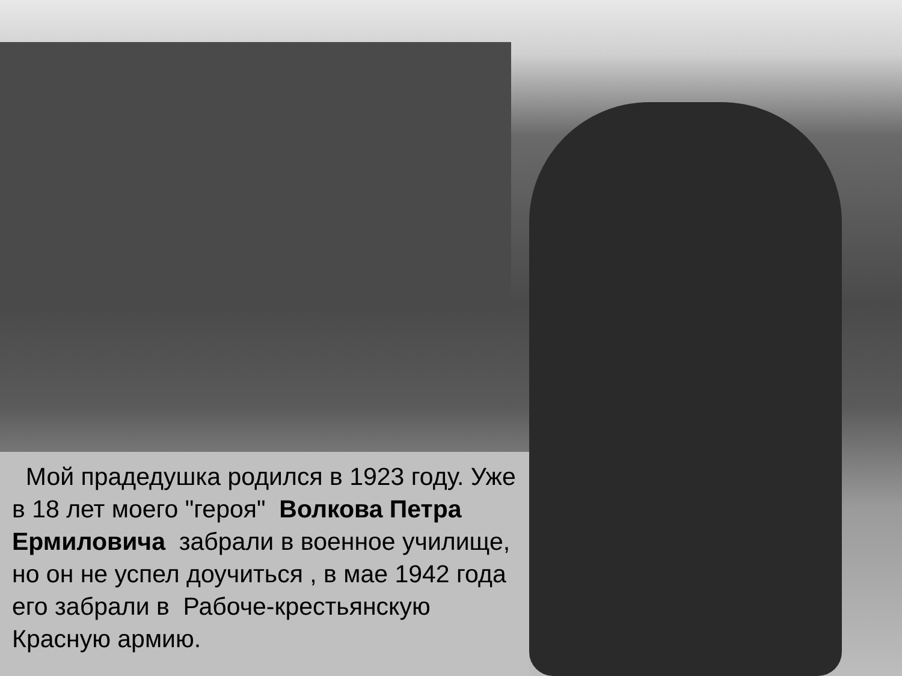Мой прадедушка родился в 1923 году. Уже в 18 лет моего "героя" Волкова Петра Ермиловича забрали в военное училище, но он не успел доучиться , в мае 1942 года его забрали в Рабоче-крестьянскую Красную армию.